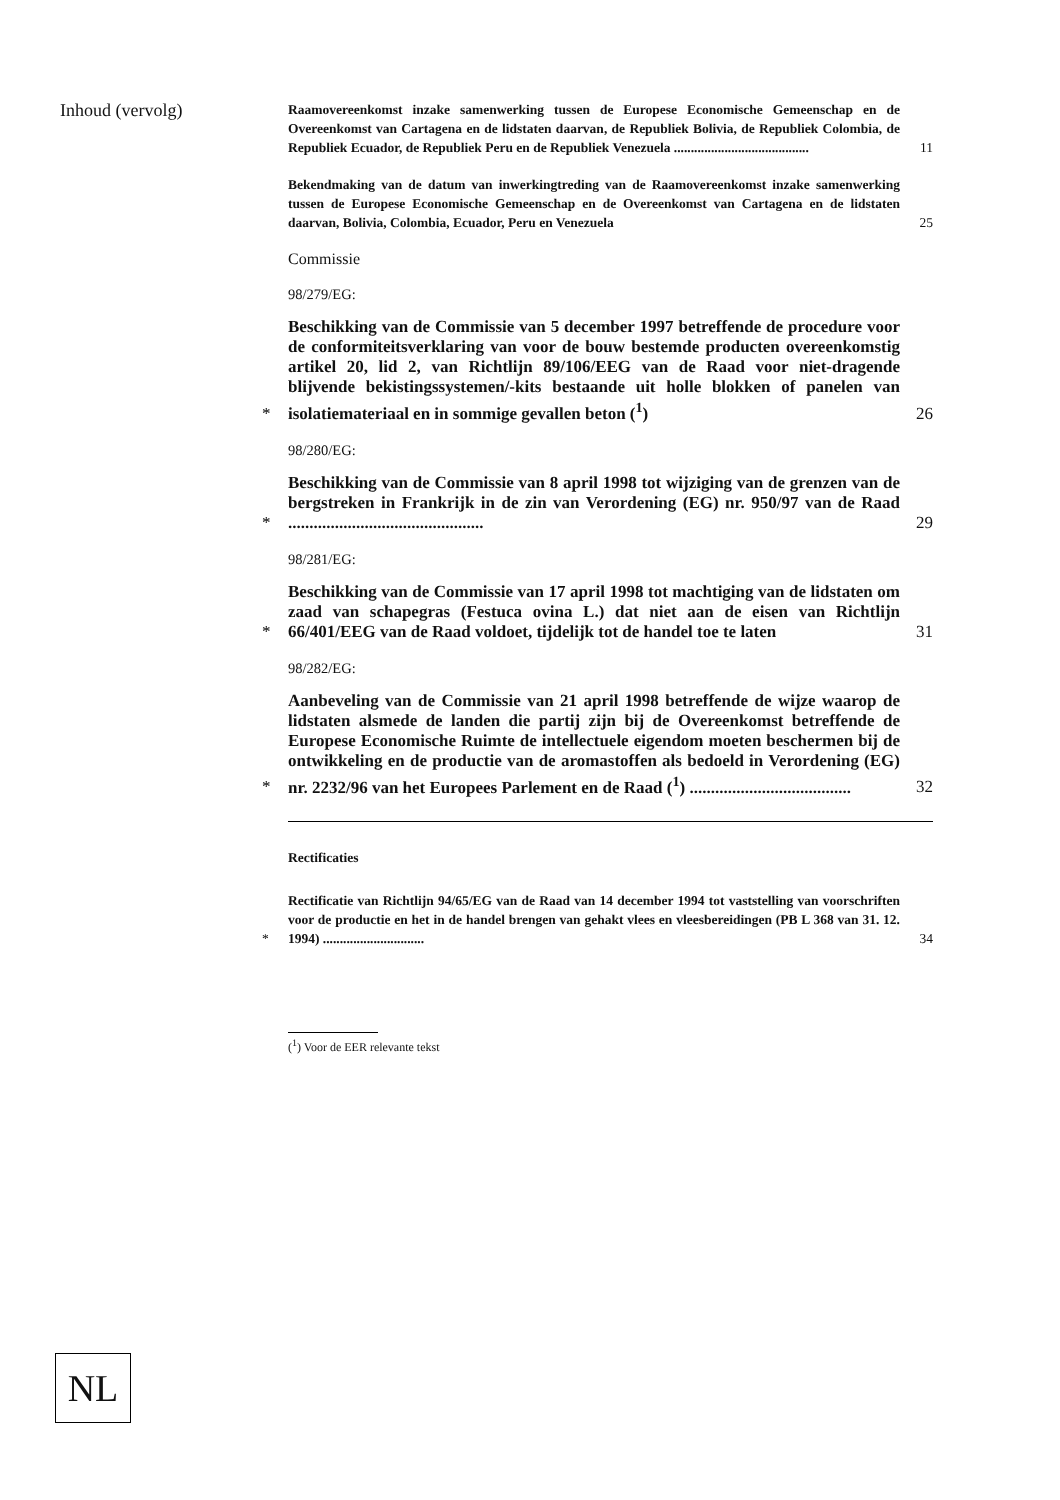Inhoud (vervolg)
Raamovereenkomst inzake samenwerking tussen de Europese Economische Gemeenschap en de Overeenkomst van Cartagena en de lidstaten daarvan, de Republiek Bolivia, de Republiek Colombia, de Republiek Ecuador, de Republiek Peru en de Republiek Venezuela ........................................
11
Bekendmaking van de datum van inwerkingtreding van de Raamovereenkomst inzake samenwerking tussen de Europese Economische Gemeenschap en de Overeenkomst van Cartagena en de lidstaten daarvan, Bolivia, Colombia, Ecuador, Peru en Venezuela
25
Commissie
98/279/EG:
*
Beschikking van de Commissie van 5 december 1997 betreffende de procedure voor de conformiteitsverklaring van voor de bouw bestemde producten overeenkomstig artikel 20, lid 2, van Richtlijn 89/106/EEG van de Raad voor niet-dragende blijvende bekistingssystemen/-kits bestaande uit holle blokken of panelen van isolatiemateriaal en in sommige gevallen beton (<sup>1</sup>)
26
98/280/EG:
*
Beschikking van de Commissie van 8 april 1998 tot wijziging van de grenzen van de bergstreken in Frankrijk in de zin van Verordening (EG) nr. 950/97 van de Raad ..............................................
29
98/281/EG:
*
Beschikking van de Commissie van 17 april 1998 tot machtiging van de lidstaten om zaad van schapegras (Festuca ovina L.) dat niet aan de eisen van Richtlijn 66/401/EEG van de Raad voldoet, tijdelijk tot de handel toe te laten
31
98/282/EG:
*
Aanbeveling van de Commissie van 21 april 1998 betreffende de wijze waarop de lidstaten alsmede de landen die partij zijn bij de Overeenkomst betreffende de Europese Economische Ruimte de intellectuele eigendom moeten beschermen bij de ontwikkeling en de productie van de aromastoffen als bedoeld in Verordening (EG) nr. 2232/96 van het Europees Parlement en de Raad (<sup>1</sup>) ......................................
32
Rectificaties
*
Rectificatie van Richtlijn 94/65/EG van de Raad van 14 december 1994 tot vaststelling van voorschriften voor de productie en het in de handel brengen van gehakt vlees en vleesbereidingen (PB L 368 van 31. 12. 1994) ..............................
34
(<sup>1</sup>) Voor de EER relevante tekst
NL